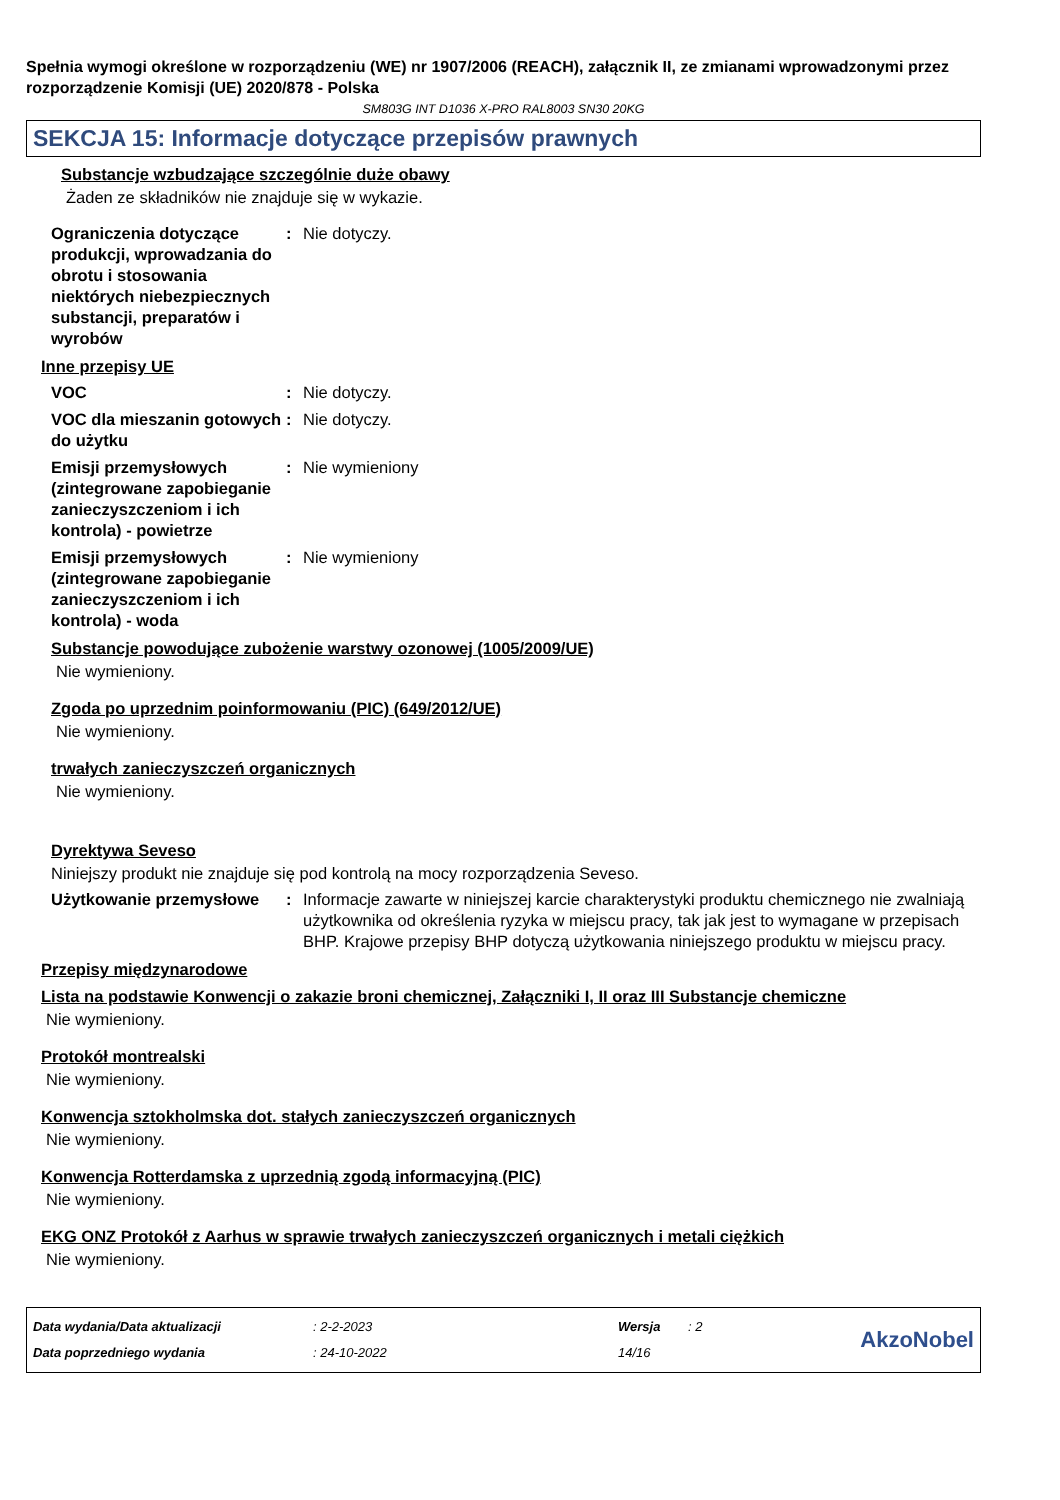Spełnia wymogi określone w rozporządzeniu (WE) nr 1907/2006 (REACH), załącznik II, ze zmianami wprowadzonymi przez rozporządzenie Komisji (UE) 2020/878 - Polska
SM803G INT D1036 X-PRO RAL8003 SN30 20KG
SEKCJA 15: Informacje dotyczące przepisów prawnych
Substancje wzbudzające szczególnie duże obawy
Żaden ze składników nie znajduje się w wykazie.
Ograniczenia dotyczące produkcji, wprowadzania do obrotu i stosowania niektórych niebezpiecznych substancji, preparatów i wyrobów
: Nie dotyczy.
Inne przepisy UE
VOC : Nie dotyczy.
VOC dla mieszanin gotowych do użytku
: Nie dotyczy.
Emisji przemysłowych (zintegrowane zapobieganie zanieczyszczeniom i ich kontrola) - powietrze
: Nie wymieniony
Emisji przemysłowych (zintegrowane zapobieganie zanieczyszczeniom i ich kontrola) - woda
: Nie wymieniony
Substancje powodujące zubożenie warstwy ozonowej (1005/2009/UE)
Nie wymieniony.
Zgoda po uprzednim poinformowaniu (PIC) (649/2012/UE)
Nie wymieniony.
trwałych zanieczyszczeń organicznych
Nie wymieniony.
Dyrektywa Seveso
Niniejszy produkt nie znajduje się pod kontrolą na mocy rozporządzenia Seveso.
Użytkowanie przemysłowe : Informacje zawarte w niniejszej karcie charakterystyki produktu chemicznego nie zwalniają użytkownika od określenia ryzyka w miejscu pracy, tak jak jest to wymagane w przepisach BHP. Krajowe przepisy BHP dotyczą użytkowania niniejszego produktu w miejscu pracy.
Przepisy międzynarodowe
Lista na podstawie Konwencji o zakazie broni chemicznej, Załączniki I, II oraz III Substancje chemiczne
Nie wymieniony.
Protokół montrealski
Nie wymieniony.
Konwencja sztokholmska dot. stałych zanieczyszczeń organicznych
Nie wymieniony.
Konwencja Rotterdamska z uprzednią zgodą informacyjną (PIC)
Nie wymieniony.
EKG ONZ Protokół z Aarhus w sprawie trwałych zanieczyszczeń organicznych i metali ciężkich
Nie wymieniony.
Data wydania/Data aktualizacji
Data poprzedniego wydania
: 2-2-2023
: 24-10-2022
Wersja
14/16
: 2
AkzoNobel